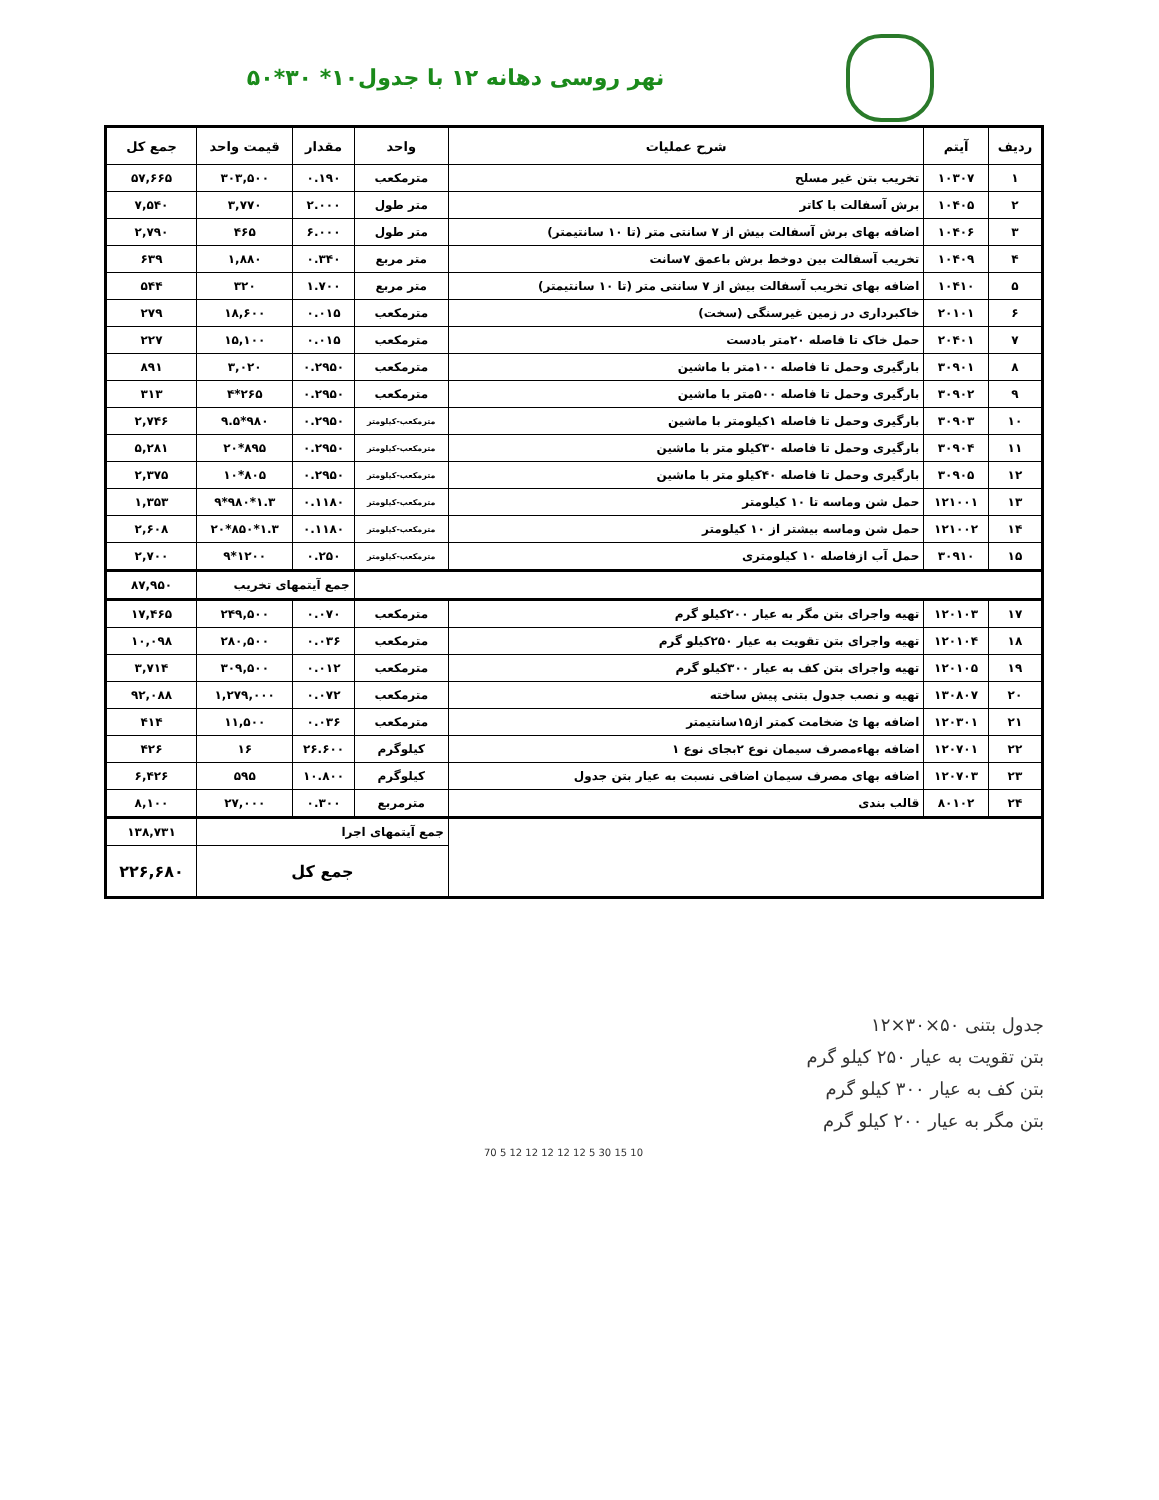نهر روسی دهانه ۱۲ با جدول۱۰* ۳۰*۵۰
| ردیف | آیتم | شرح عملیات | واحد | مقدار | قیمت واحد | جمع کل |
| --- | --- | --- | --- | --- | --- | --- |
| ۱ | ۱۰۳۰۷ | تخریب بتن غیر مسلح | مترمکعب | ۰.۱۹۰ | ۳۰۳,۵۰۰ | ۵۷,۶۶۵ |
| ۲ | ۱۰۴۰۵ | برش آسفالت با کاتر | متر طول | ۲.۰۰۰ | ۳,۷۷۰ | ۷,۵۴۰ |
| ۳ | ۱۰۴۰۶ | اضافه بهای برش آسفالت بیش از ۷ سانتی متر (تا ۱۰ سانتیمتر) | متر طول | ۶.۰۰۰ | ۴۶۵ | ۲,۷۹۰ |
| ۴ | ۱۰۴۰۹ | تخریب آسفالت بین دوخط برش باعمق ۷سانت | متر مربع | ۰.۳۴۰ | ۱,۸۸۰ | ۶۳۹ |
| ۵ | ۱۰۴۱۰ | اضافه بهای تخریب آسفالت بیش از ۷ سانتی متر (تا ۱۰ سانتیمتر) | متر مربع | ۱.۷۰۰ | ۳۲۰ | ۵۴۴ |
| ۶ | ۲۰۱۰۱ | خاکبرداری در زمین غیرسنگی (سخت) | مترمکعب | ۰.۰۱۵ | ۱۸,۶۰۰ | ۲۷۹ |
| ۷ | ۲۰۴۰۱ | حمل خاک تا فاصله ۲۰متر بادست | مترمکعب | ۰.۰۱۵ | ۱۵,۱۰۰ | ۲۲۷ |
| ۸ | ۳۰۹۰۱ | بارگیری وحمل تا فاصله ۱۰۰متر با ماشین | مترمکعب | ۰.۲۹۵۰ | ۳,۰۲۰ | ۸۹۱ |
| ۹ | ۳۰۹۰۲ | بارگیری وحمل تا فاصله ۵۰۰متر با ماشین | مترمکعب | ۰.۲۹۵۰ | ۲۶۵*۴ | ۳۱۳ |
| ۱۰ | ۳۰۹۰۳ | بارگیری وحمل تا فاصله ۱کیلومتر با ماشین | مترمکعب-کیلومتر | ۰.۲۹۵۰ | ۹۸۰*۹.۵ | ۲,۷۴۶ |
| ۱۱ | ۳۰۹۰۴ | بارگیری وحمل تا فاصله ۳۰کیلو متر با ماشین | مترمکعب-کیلومتر | ۰.۲۹۵۰ | ۸۹۵*۲۰ | ۵,۲۸۱ |
| ۱۲ | ۳۰۹۰۵ | بارگیری وحمل تا فاصله ۴۰کیلو متر با ماشین | مترمکعب-کیلومتر | ۰.۲۹۵۰ | ۸۰۵*۱۰ | ۲,۳۷۵ |
| ۱۳ | ۱۲۱۰۰۱ | حمل شن وماسه تا ۱۰ کیلومتر | مترمکعب-کیلومتر | ۰.۱۱۸۰ | ۱.۳*۹۸۰*۹ | ۱,۳۵۳ |
| ۱۴ | ۱۲۱۰۰۲ | حمل شن وماسه بیشتر از ۱۰ کیلومتر | مترمکعب-کیلومتر | ۰.۱۱۸۰ | ۱.۳*۸۵۰*۲۰ | ۲,۶۰۸ |
| ۱۵ | ۳۰۹۱۰ | حمل آب ازفاصله ۱۰ کیلومتری | مترمکعب-کیلومتر | ۰.۲۵۰ | ۱۲۰۰*۹ | ۲,۷۰۰ |
| | | | | جمع آیتمهای تخریب | | ۸۷,۹۵۰ |
| ۱۷ | ۱۲۰۱۰۳ | تهیه واجرای بتن مگر به عیار ۲۰۰کیلو گرم | مترمکعب | ۰.۰۷۰ | ۲۴۹,۵۰۰ | ۱۷,۴۶۵ |
| ۱۸ | ۱۲۰۱۰۴ | تهیه واجرای بتن تقویت به عیار ۲۵۰کیلو گرم | مترمکعب | ۰.۰۳۶ | ۲۸۰,۵۰۰ | ۱۰,۰۹۸ |
| ۱۹ | ۱۲۰۱۰۵ | تهیه واجرای بتن کف به عیار ۳۰۰کیلو گرم | مترمکعب | ۰.۰۱۲ | ۳۰۹,۵۰۰ | ۳,۷۱۴ |
| ۲۰ | ۱۳۰۸۰۷ | تهیه و نصب جدول بتنی پیش ساخته | مترمکعب | ۰.۰۷۲ | ۱,۲۷۹,۰۰۰ | ۹۲,۰۸۸ |
| ۲۱ | ۱۲۰۳۰۱ | اضافه بها ئ ضخامت کمتر از۱۵سانتیمتر | مترمکعب | ۰.۰۳۶ | ۱۱,۵۰۰ | ۴۱۴ |
| ۲۲ | ۱۲۰۷۰۱ | اضافه بهاءمصرف سیمان نوع ۲بجای نوع ۱ | کیلوگرم | ۲۶.۶۰۰ | ۱۶ | ۴۲۶ |
| ۲۳ | ۱۲۰۷۰۳ | اضافه بهای مصرف سیمان اضافی نسبت به عیار بتن جدول | کیلوگرم | ۱۰.۸۰۰ | ۵۹۵ | ۶,۴۲۶ |
| ۲۴ | ۸۰۱۰۲ | قالب بندی | مترمربع | ۰.۳۰۰ | ۲۷,۰۰۰ | ۸,۱۰۰ |
| | | | جمع آیتمهای اجرا | | | ۱۳۸,۷۳۱ |
| | | | جمع کل | | | ۲۲۶,۶۸۰ |
جدول بتنی ۵۰×۳۰×۱۲
بتن تقویت به عیار ۲۵۰ کیلو گرم
بتن کف به عیار ۳۰۰ کیلو گرم
بتن مگر به عیار ۲۰۰ کیلو گرم
70 5 12 12 12 12 12 5 30 15 10